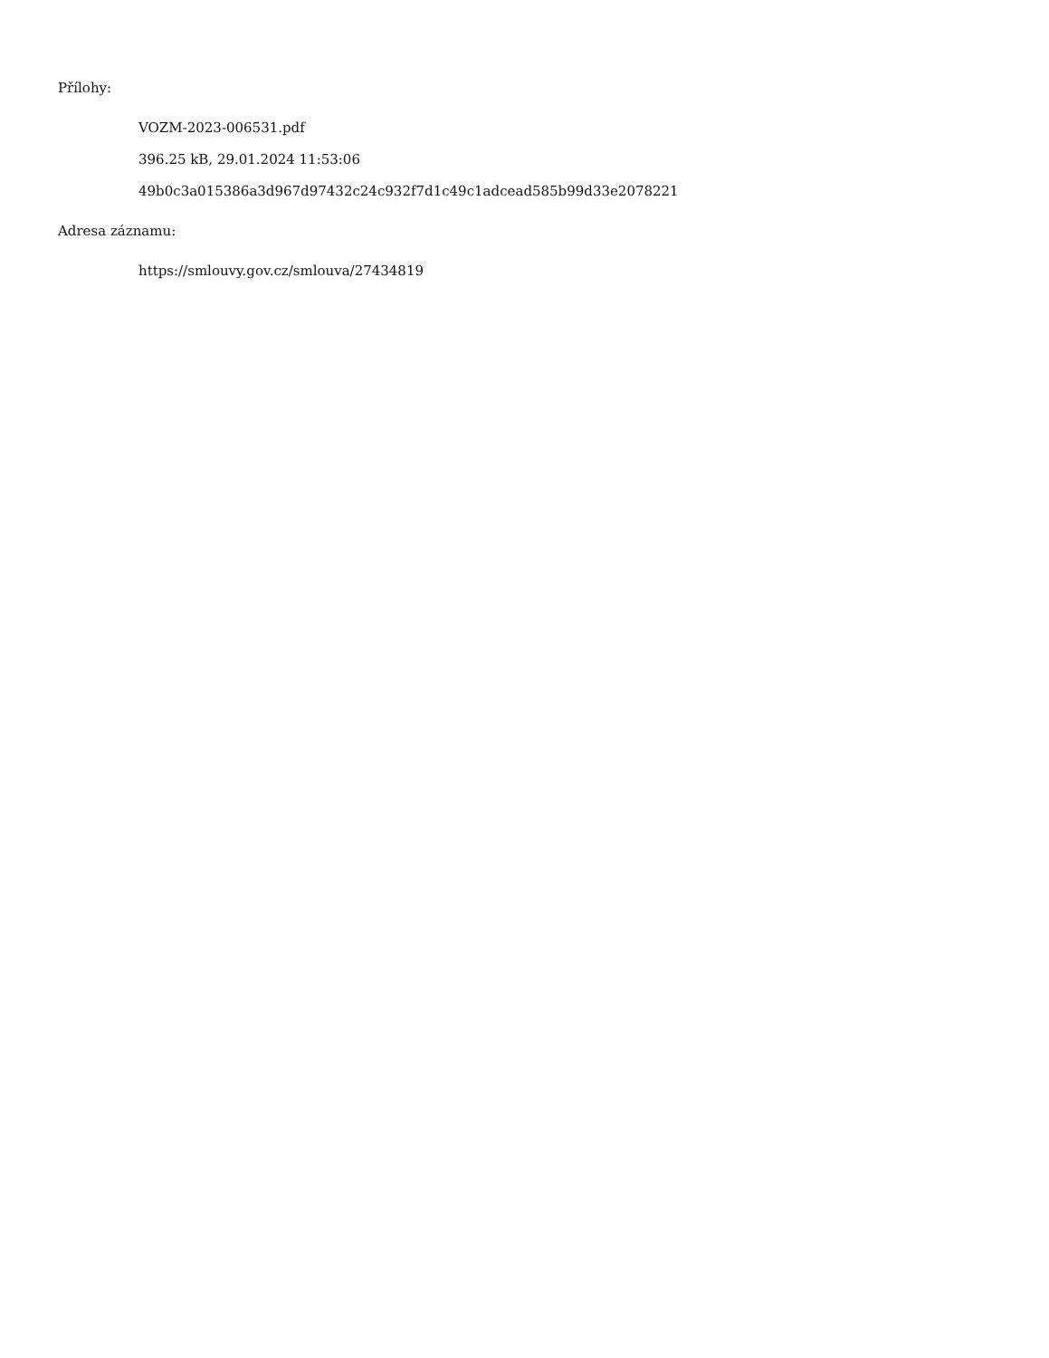Přílohy:
VOZM-2023-006531.pdf
396.25 kB, 29.01.2024 11:53:06
49b0c3a015386a3d967d97432c24c932f7d1c49c1adcead585b99d33e2078221
Adresa záznamu:
https://smlouvy.gov.cz/smlouva/27434819